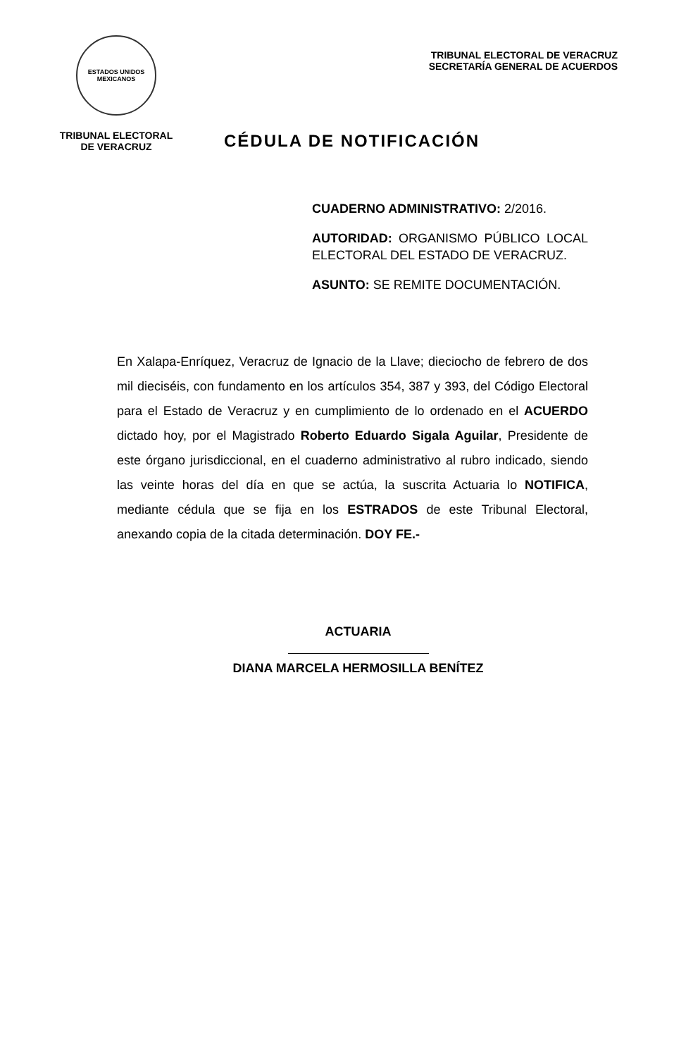ESTADOS UNIDOS MEXICANOS
TRIBUNAL ELECTORAL
DE VERACRUZ
TRIBUNAL ELECTORAL DE VERACRUZ
SECRETARÍA GENERAL DE ACUERDOS
CÉDULA DE NOTIFICACIÓN
CUADERNO ADMINISTRATIVO: 2/2016.
AUTORIDAD: ORGANISMO PÚBLICO LOCAL ELECTORAL DEL ESTADO DE VERACRUZ.
ASUNTO: SE REMITE DOCUMENTACIÓN.
En Xalapa-Enríquez, Veracruz de Ignacio de la Llave; dieciocho de febrero de dos mil dieciséis, con fundamento en los artículos 354, 387 y 393, del Código Electoral para el Estado de Veracruz y en cumplimiento de lo ordenado en el ACUERDO dictado hoy, por el Magistrado Roberto Eduardo Sigala Aguilar, Presidente de este órgano jurisdiccional, en el cuaderno administrativo al rubro indicado, siendo las veinte horas del día en que se actúa, la suscrita Actuaria lo NOTIFICA, mediante cédula que se fija en los ESTRADOS de este Tribunal Electoral, anexando copia de la citada determinación. DOY FE.-
ACTUARIA
DIANA MARCELA HERMOSILLA BENÍTEZ